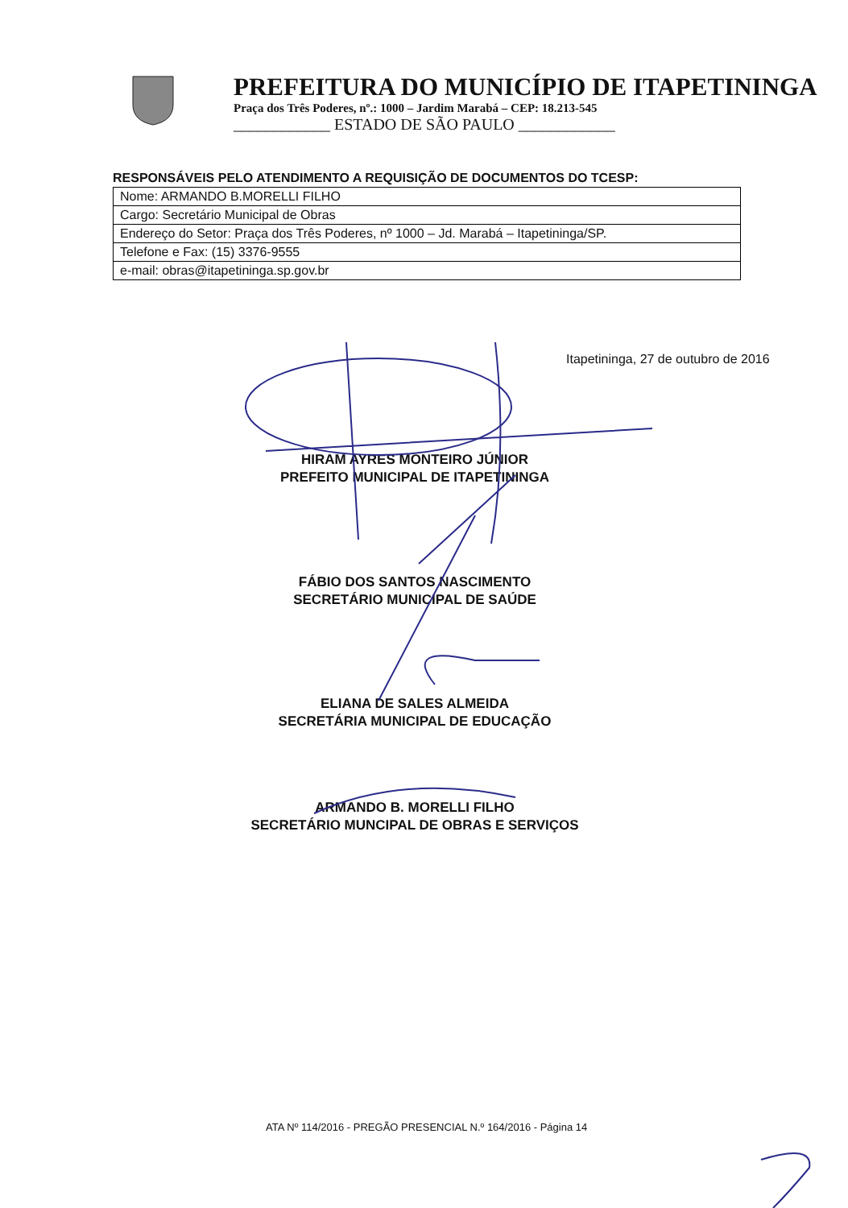PREFEITURA DO MUNICÍPIO DE ITAPETININGA
Praça dos Três Poderes, nº.: 1000 – Jardim Marabá – CEP: 18.213-545
____________ ESTADO DE SÃO PAULO ____________
RESPONSÁVEIS PELO ATENDIMENTO A REQUISIÇÃO DE DOCUMENTOS DO TCESP:
| Nome: ARMANDO B.MORELLI FILHO |
| Cargo: Secretário Municipal de Obras |
| Endereço do Setor: Praça dos Três Poderes, nº 1000 – Jd. Marabá – Itapetininga/SP. |
| Telefone e Fax: (15) 3376-9555 |
| e-mail: obras@itapetininga.sp.gov.br |
Itapetininga, 27 de outubro de 2016
HIRAM AYRES MONTEIRO JÚNIOR
PREFEITO MUNICIPAL DE ITAPETININGA
FÁBIO DOS SANTOS NASCIMENTO
SECRETÁRIO MUNICIPAL DE SAÚDE
ELIANA DE SALES ALMEIDA
SECRETÁRIA MUNICIPAL DE EDUCAÇÃO
ARMANDO B. MORELLI FILHO
SECRETÁRIO MUNCIPAL DE OBRAS E SERVIÇOS
ATA Nº 114/2016 - PREGÃO PRESENCIAL N.º 164/2016 - Página 14